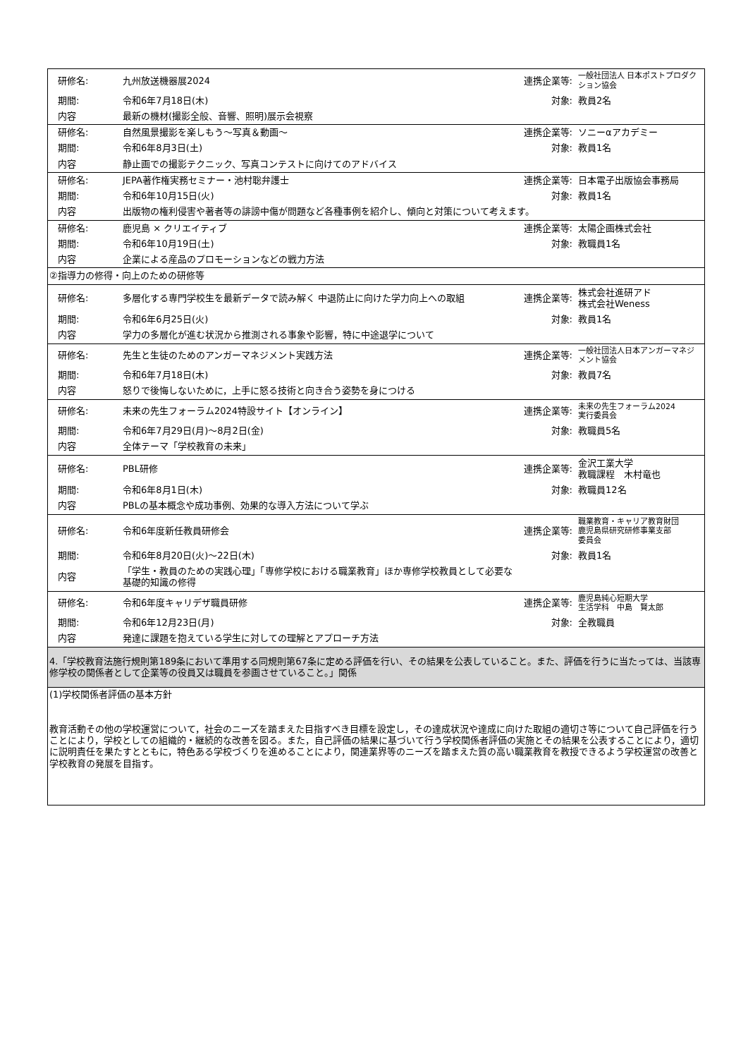| 研修名: | 九州放送機器展2024 | 連携企業等: | 一般社団法人 日本ポストプロダクション協会 |
| 期間: | 令和6年7月18日(木) | 対象: | 教員2名 |
| 内容 | 最新の機材(撮影全般、音響、照明)展示会視察 | | |
| 研修名: | 自然風景撮影を楽しもう～写真＆動画～ | 連携企業等: | ソニーαアカデミー |
| 期間: | 令和6年8月3日(土) | 対象: | 教員1名 |
| 内容 | 静止画での撮影テクニック、写真コンテストに向けてのアドバイス | | |
| 研修名: | JEPA著作権実務セミナー・池村聡弁護士 | 連携企業等: | 日本電子出版協会事務局 |
| 期間: | 令和6年10月15日(火) | 対象: | 教員1名 |
| 内容 | 出版物の権利侵害や著者等の誹謗中傷が問題など各種事例を紹介し、傾向と対策について考えます。 | | |
| 研修名: | 鹿児島 × クリエイティブ | 連携企業等: | 太陽企画株式会社 |
| 期間: | 令和6年10月19日(土) | 対象: | 教職員1名 |
| 内容 | 企業による産品のプロモーションなどの戦力方法 | | |
| ②指導力の修得・向上のための研修等 | | | |
| 研修名: | 多層化する専門学校生を最新データで読み解く 中退防止に向けた学力向上への取組 | 連携企業等: | 株式会社進研アド 株式会社Weness |
| 期間: | 令和6年6月25日(火) | 対象: | 教員1名 |
| 内容 | 学力の多層化が進む状況から推測される事象や影響，特に中途退学について | | |
| 研修名: | 先生と生徒のためのアンガーマネジメント実践方法 | 連携企業等: | 一般社団法人日本アンガーマネジメント協会 |
| 期間: | 令和6年7月18日(木) | 対象: | 教員7名 |
| 内容 | 怒りで後悔しないために，上手に怒る技術と向き合う姿勢を身につける | | |
| 研修名: | 未来の先生フォーラム2024特設サイト【オンライン】 | 連携企業等: | 未来の先生フォーラム2024 実行委員会 |
| 期間: | 令和6年7月29日(月)～8月2日(金) | 対象: | 教職員5名 |
| 内容 | 全体テーマ「学校教育の未来」 | | |
| 研修名: | PBL研修 | 連携企業等: | 金沢工業大学 教職課程 木村竜也 |
| 期間: | 令和6年8月1日(木) | 対象: | 教職員12名 |
| 内容 | PBLの基本概念や成功事例、効果的な導入方法について学ぶ | | |
| 研修名: | 令和6年度新任教員研修会 | 連携企業等: | 職業教育・キャリア教育財団 鹿児島県研究研修事業支部 委員会 |
| 期間: | 令和6年8月20日(火)～22日(木) | 対象: | 教員1名 |
| 内容 | 「学生・教員のための実践心理」「専修学校における職業教育」ほか専修学校教員として必要な 基礎的知識の修得 | | |
| 研修名: | 令和6年度キャリデザ職員研修 | 連携企業等: | 鹿児島純心短期大学 生活学科 中島 賢太郎 |
| 期間: | 令和6年12月23日(月) | 対象: | 全教職員 |
| 内容 | 発達に課題を抱えている学生に対しての理解とアプローチ方法 | | |
| 4.「学校教育法施行規則第189条において準用する同規則第67条に定める評価を行い、その結果を公表していること。また、評価を行うに当たっては、当該専修学校の関係者として企業等の役員又は職員を参画させていること。」関係 | | | |
| (1)学校関係者評価の基本方針 教育活動その他の学校運営について，社会のニーズを踏まえた目指すべき目標を設定し，その達成状況や達成に向けた取組の適切さ等について自己評価を行うことにより，学校としての組織的・継続的な改善を図る。また，自己評価の結果に基づいて行う学校関係者評価の実施とその結果を公表することにより，適切に説明責任を果たすとともに，特色ある学校づくりを進めることにより，関連業界等のニーズを踏まえた質の高い職業教育を教授できるよう学校運営の改善と学校教育の発展を目指す。 | | | |